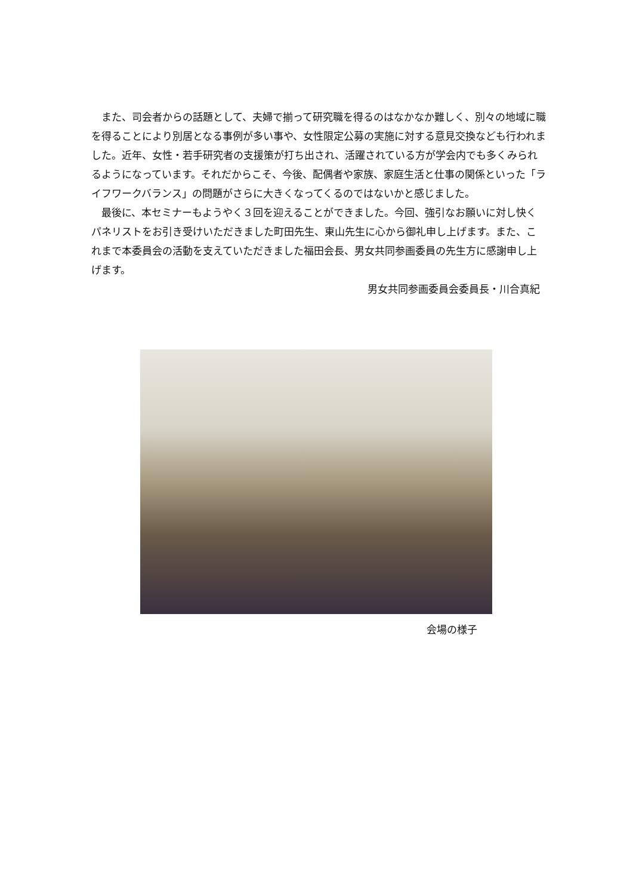また、司会者からの話題として、夫婦で揃って研究職を得るのはなかなか難しく、別々の地域に職を得ることにより別居となる事例が多い事や、女性限定公募の実施に対する意見交換なども行われました。近年、女性・若手研究者の支援策が打ち出され、活躍されている方が学会内でも多くみられるようになっています。それだからこそ、今後、配偶者や家族、家庭生活と仕事の関係といった「ライフワークバランス」の問題がさらに大きくなってくるのではないかと感じました。
最後に、本セミナーもようやく３回を迎えることができました。今回、強引なお願いに対し快くパネリストをお引き受けいただきました町田先生、東山先生に心から御礼申し上げます。また、これまで本委員会の活動を支えていただきました福田会長、男女共同参画委員の先生方に感謝申し上げます。
男女共同参画委員会委員長・川合真紀
会場の様子